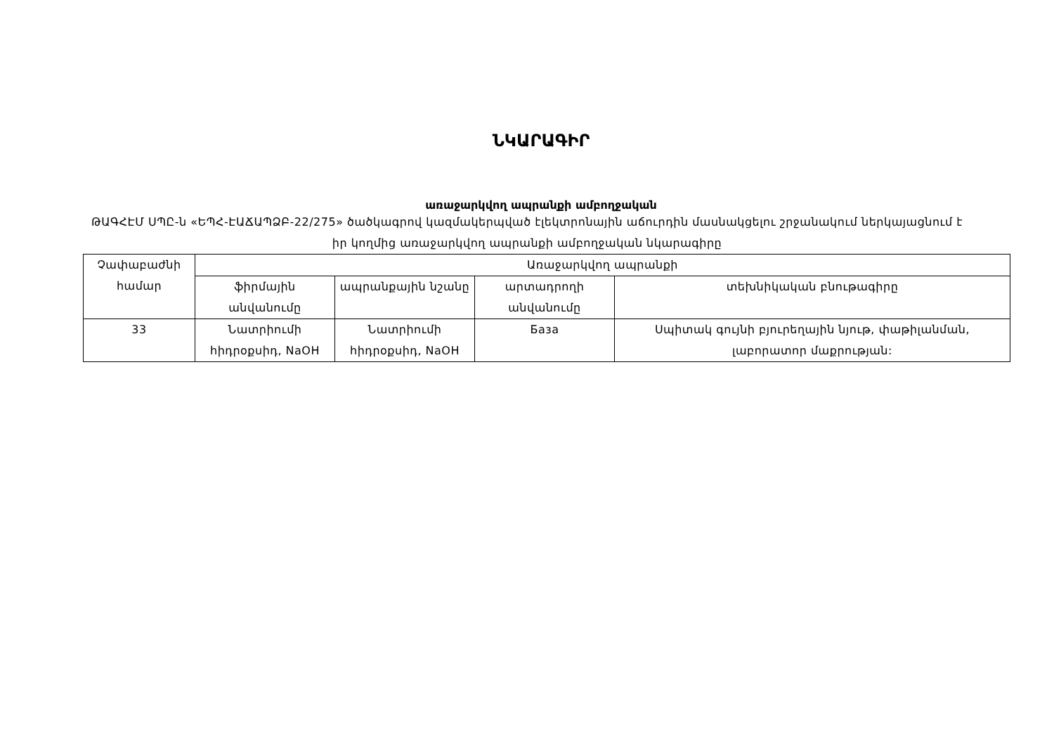ՆԿԱՐԱԳԻՐ
առաջարկվող ապրանքի ամբողջական
ԹԱԳՀԷՄ ՍՊԸ-ն «ԵՊՀ-ԷԱՃԱՊՁԲ-22/275» ծածկագրով կազմակերպված էլեկտրոնային աճուրդին մասնակցելու շրջանակում ներկայացնում է իր կողմից առաջարկվող ապրանքի ամբողջական նկարագիրը
| Չափաբաժնի համար | Առաջարկվող ապրանքի | | | |
| | ֆիրմային անվանումը | ապրանքային նշանը | արտադրողի անվանումը | տեխնիկական բնութագիրը |
| 33 | Նատրիումի հիդրօքսիդ, NaOH | Նատրիումի հիդրօքսիդ, NaOH | База | Սպիտակ գույնի բյուրեղային նյութ, փաթիլանման, լաբորատոր մաքրության: |